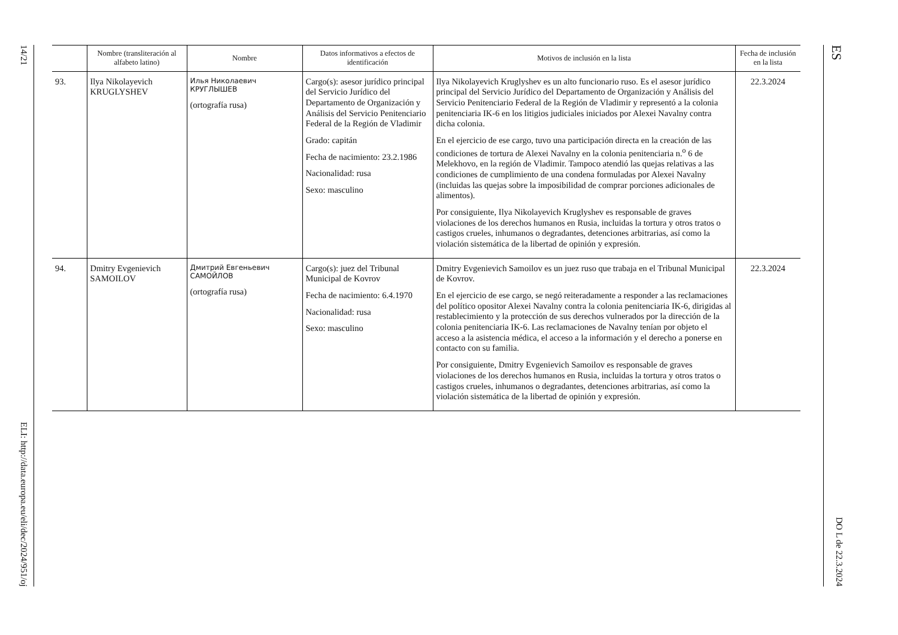14/21 ELI: http://data.europa.eu/eli/dec/2024/951/oj
| | Nombre (transliteración al alfabeto latino) | Nombre | Datos informativos a efectos de identificación | Motivos de inclusión en la lista | Fecha de inclusión en la lista |
| --- | --- | --- | --- | --- | --- |
| 93. | Ilya Nikolayevich KRUGLYSHEV | Илья Николаевич КРУГЛЫШЕВ (ortografía rusa) | Cargo(s): asesor jurídico principal del Servicio Jurídico del Departamento de Organización y Análisis del Servicio Penitenciario Federal de la Región de Vladimir Grado: capitán Fecha de nacimiento: 23.2.1986 Nacionalidad: rusa Sexo: masculino | Ilya Nikolayevich Kruglyshev es un alto funcionario ruso. Es el asesor jurídico principal del Servicio Jurídico del Departamento de Organización y Análisis del Servicio Penitenciario Federal de la Región de Vladimir y representó a la colonia penitenciaria IK-6 en los litigios judiciales iniciados por Alexei Navalny contra dicha colonia. En el ejercicio de ese cargo, tuvo una participación directa en la creación de las condiciones de tortura de Alexei Navalny en la colonia penitenciaria n.<sup>o</sup> 6 de Melekhovo, en la región de Vladimir. Tampoco atendió las quejas relativas a las condiciones de cumplimiento de una condena formuladas por Alexei Navalny (incluidas las quejas sobre la imposibilidad de comprar porciones adicionales de alimentos). Por consiguiente, Ilya Nikolayevich Kruglyshev es responsable de graves violaciones de los derechos humanos en Rusia, incluidas la tortura y otros tratos o castigos crueles, inhumanos o degradantes, detenciones arbitrarias, así como la violación sistemática de la libertad de opinión y expresión. | 22.3.2024 |
| 94. | Dmitry Evgenievich SAMOILOV | Дмитрий Евгеньевич САМОЙЛОВ (ortografía rusa) | Cargo(s): juez del Tribunal Municipal de Kovrov Fecha de nacimiento: 6.4.1970 Nacionalidad: rusa Sexo: masculino | Dmitry Evgenievich Samoilov es un juez ruso que trabaja en el Tribunal Municipal de Kovrov. En el ejercicio de ese cargo, se negó reiteradamente a responder a las reclamaciones del político opositor Alexei Navalny contra la colonia penitenciaria IK-6, dirigidas al restablecimiento y la protección de sus derechos vulnerados por la dirección de la colonia penitenciaria IK-6. Las reclamaciones de Navalny tenían por objeto el acceso a la asistencia médica, el acceso a la información y el derecho a ponerse en contacto con su familia. Por consiguiente, Dmitry Evgenievich Samoilov es responsable de graves violaciones de los derechos humanos en Rusia, incluidas la tortura y otros tratos o castigos crueles, inhumanos o degradantes, detenciones arbitrarias, así como la violación sistemática de la libertad de opinión y expresión. | 22.3.2024 |
ES DO L de 22.3.2024